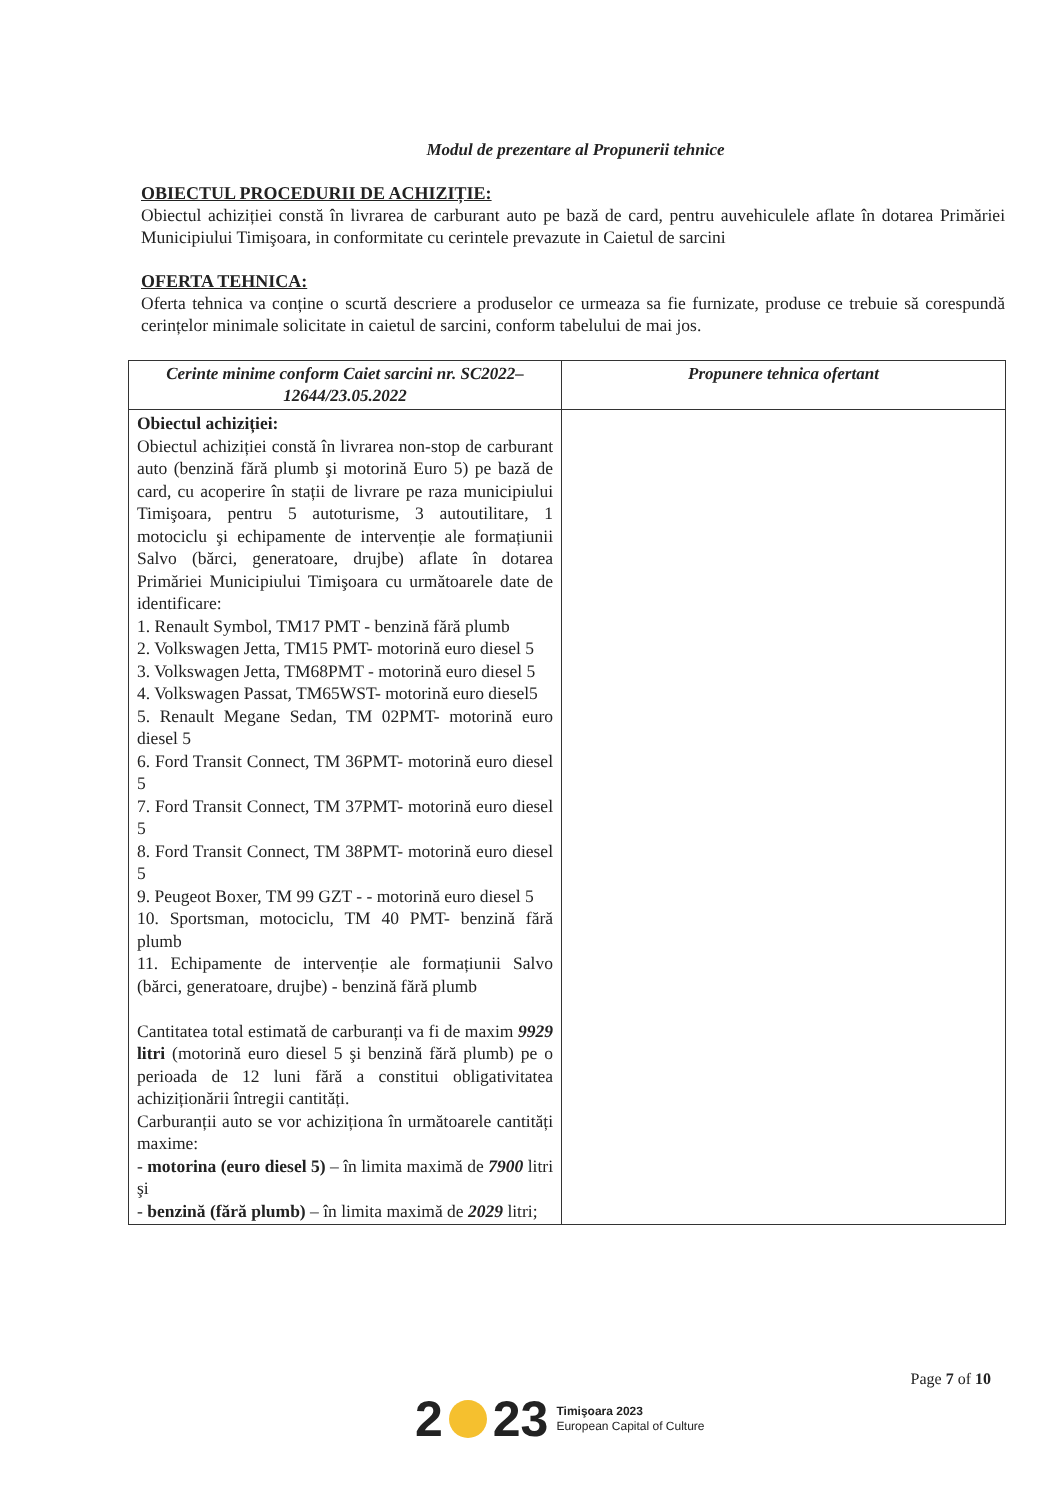Modul de prezentare al Propunerii tehnice
OBIECTUL PROCEDURII DE ACHIZIȚIE:
Obiectul achiziției constă în livrarea de carburant auto pe bază de card, pentru auvehiculele aflate în dotarea Primăriei Municipiului Timişoara, in conformitate cu cerintele prevazute in Caietul de sarcini
OFERTA TEHNICA:
Oferta tehnica va conține o scurtă descriere a produselor ce urmeaza sa fie furnizate, produse ce trebuie să corespundă cerințelor minimale solicitate in caietul de sarcini, conform tabelului de mai jos.
| Cerinte minime conform Caiet sarcini nr. SC2022–12644/23.05.2022 | Propunere tehnica ofertant |
| --- | --- |
| Obiectul achiziției: Obiectul achiziției constă în livrarea non-stop de carburant auto (benzină fără plumb şi motorină Euro 5) pe bază de card, cu acoperire în stații de livrare pe raza municipiului Timişoara, pentru 5 autoturisme, 3 autoutilitare, 1 motociclu şi echipamente de intervenție ale formațiunii Salvo (bărci, generatoare, drujbe) aflate în dotarea Primăriei Municipiului Timişoara cu următoarele date de identificare: 1. Renault Symbol, TM17 PMT - benzină fără plumb 2. Volkswagen Jetta, TM15 PMT- motorină euro diesel 5 3. Volkswagen Jetta, TM68PMT - motorină euro diesel 5 4. Volkswagen Passat, TM65WST- motorină euro diesel5 5. Renault Megane Sedan, TM 02PMT- motorină euro diesel 5 6. Ford Transit Connect, TM 36PMT- motorină euro diesel 5 7. Ford Transit Connect, TM 37PMT- motorină euro diesel 5 8. Ford Transit Connect, TM 38PMT- motorină euro diesel 5 9. Peugeot Boxer, TM 99 GZT - - motorină euro diesel 5 10. Sportsman, motociclu, TM 40 PMT- benzină fără plumb 11. Echipamente de intervenție ale formațiunii Salvo (bărci, generatoare, drujbe) - benzină fără plumb Cantitatea total estimată de carburanți va fi de maxim 9929 litri (motorină euro diesel 5 şi benzină fără plumb) pe o perioada de 12 luni fără a constitui obligativitatea achiziționării întregii cantități. Carburanții auto se vor achiziționa în următoarele cantități maxime: - motorina (euro diesel 5) – în limita maximă de 7900 litri şi - benzină (fără plumb) – în limita maximă de 2029 litri; | |
Page 7 of 10
2 23 Timişoara 2023
European Capital of Culture